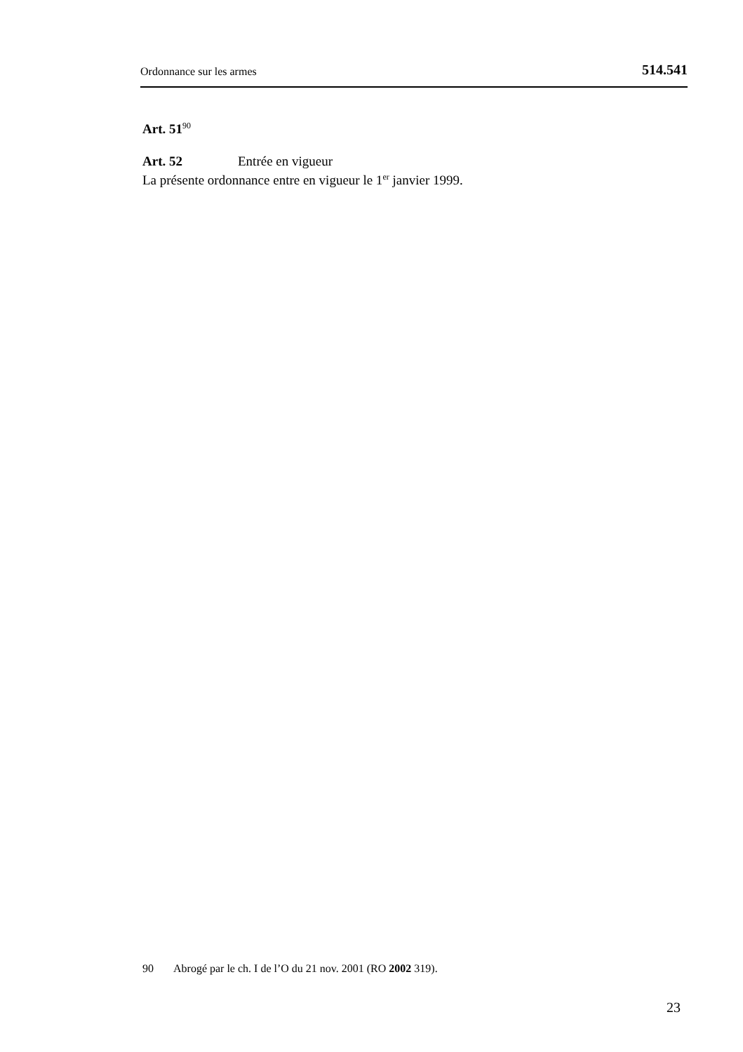Ordonnance sur les armes 514.541
Art. 51<sup>90</sup>
Art. 52 Entrée en vigueur
La présente ordonnance entre en vigueur le 1<sup>er</sup> janvier 1999.
90 Abrogé par le ch. I de l’O du 21 nov. 2001 (RO 2002 319).
23